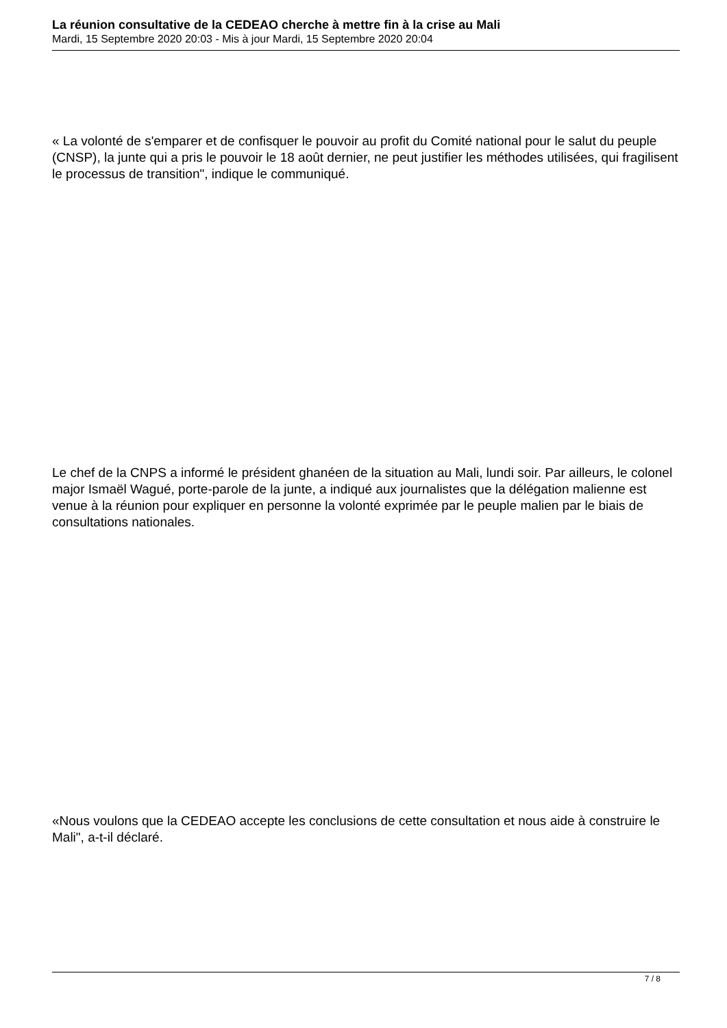La réunion consultative de la CEDEAO cherche à mettre fin à la crise au Mali
Mardi, 15 Septembre 2020 20:03 - Mis à jour Mardi, 15 Septembre 2020 20:04
« La volonté de s'emparer et de confisquer le pouvoir au profit du Comité national pour le salut du peuple (CNSP), la junte qui a pris le pouvoir le 18 août dernier, ne peut justifier les méthodes utilisées, qui fragilisent le processus de transition", indique le communiqué.
Le chef de la CNPS a informé le président ghanéen de la situation au Mali, lundi soir. Par ailleurs, le colonel major Ismaël Wagué, porte-parole de la junte, a indiqué aux journalistes que la délégation malienne est venue à la réunion pour expliquer en personne la volonté exprimée par le peuple malien par le biais de consultations nationales.
«Nous voulons que la CEDEAO accepte les conclusions de cette consultation et nous aide à construire le Mali", a-t-il déclaré.
7 / 8